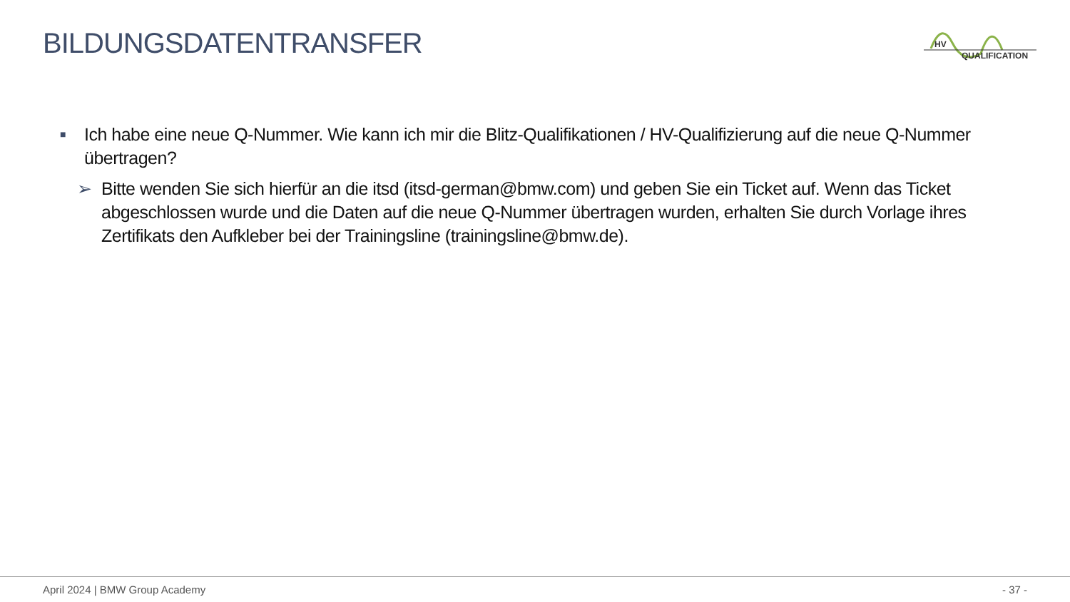BILDUNGSDATENTRANSFER
HV
QUALIFICATION
■
Ich habe eine neue Q-Nummer. Wie kann ich mir die Blitz-Qualifikationen / HV-Qualifizierung auf die neue Q-Nummer übertragen?
➢ Bitte wenden Sie sich hierfür an die itsd (itsd-german@bmw.com) und geben Sie ein Ticket auf. Wenn das Ticket abgeschlossen wurde und die Daten auf die neue Q-Nummer übertragen wurden, erhalten Sie durch Vorlage ihres Zertifikats den Aufkleber bei der Trainingsline (trainingsline@bmw.de).
April 2024 | BMW Group Academy - 37 -